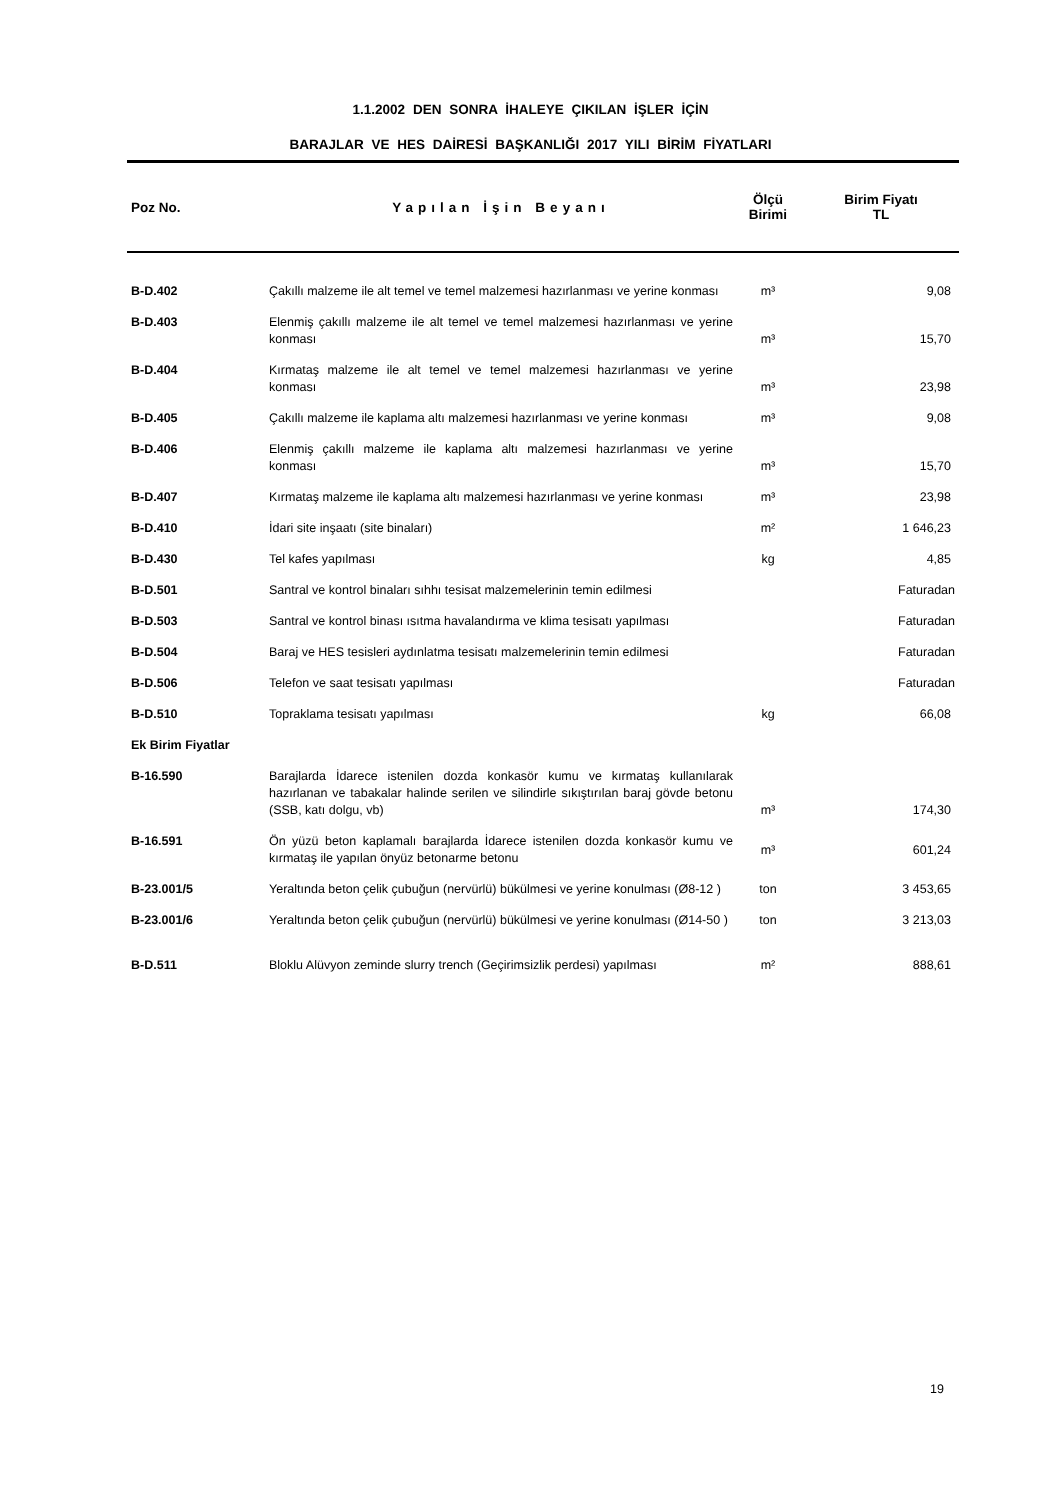1.1.2002 DEN SONRA İHALEYE ÇIKILAN İŞLER İÇİN
BARAJLAR VE HES DAİRESİ BAŞKANLIĞI 2017 YILI BİRİM FİYATLARI
| Poz No. | Yapılan İşin Beyanı | Ölçü Birimi | Birim Fiyatı TL |
| --- | --- | --- | --- |
| B-D.402 | Çakıllı malzeme ile alt temel ve temel malzemesi hazırlanması ve yerine konması | m³ | 9,08 |
| B-D.403 | Elenmiş çakıllı malzeme ile alt temel ve temel malzemesi hazırlanması ve yerine konması | m³ | 15,70 |
| B-D.404 | Kırmataş malzeme ile alt temel ve temel malzemesi hazırlanması ve yerine konması | m³ | 23,98 |
| B-D.405 | Çakıllı malzeme ile kaplama altı malzemesi hazırlanması ve yerine konması | m³ | 9,08 |
| B-D.406 | Elenmiş çakıllı malzeme ile kaplama altı malzemesi hazırlanması ve yerine konması | m³ | 15,70 |
| B-D.407 | Kırmataş malzeme ile kaplama altı malzemesi hazırlanması ve yerine konması | m³ | 23,98 |
| B-D.410 | İdari site inşaatı (site binaları) | m² | 1 646,23 |
| B-D.430 | Tel kafes yapılması | kg | 4,85 |
| B-D.501 | Santral ve kontrol binaları sıhhı tesisat malzemelerinin temin edilmesi | | Faturadan |
| B-D.503 | Santral ve kontrol binası ısıtma havalandırma ve klima tesisatı yapılması | | Faturadan |
| B-D.504 | Baraj ve HES tesisleri aydınlatma tesisatı malzemelerinin temin edilmesi | | Faturadan |
| B-D.506 | Telefon ve saat tesisatı yapılması | | Faturadan |
| B-D.510 | Topraklama tesisatı yapılması | kg | 66,08 |
| Ek Birim Fiyatlar | | | |
| B-16.590 | Barajlarda İdarece istenilen dozda konkasör kumu ve kırmataş kullanılarak hazırlanan ve tabakalar halinde serilen ve silindirle sıkıştırılan baraj gövde betonu (SSB, katı dolgu, vb) | m³ | 174,30 |
| B-16.591 | Ön yüzü beton kaplamalı barajlarda İdarece istenilen dozda konkasör kumu ve kırmataş ile yapılan önyüz betonarme betonu | m³ | 601,24 |
| B-23.001/5 | Yeraltında beton çelik çubuğun (nervürlü) bükülmesi ve yerine konulması (Ø8-12 ) | ton | 3 453,65 |
| B-23.001/6 | Yeraltında beton çelik çubuğun (nervürlü) bükülmesi ve yerine konulması (Ø14-50 ) | ton | 3 213,03 |
| B-D.511 | Bloklu Alüvyon zeminde slurry trench (Geçirimsizlik perdesi) yapılması | m² | 888,61 |
19